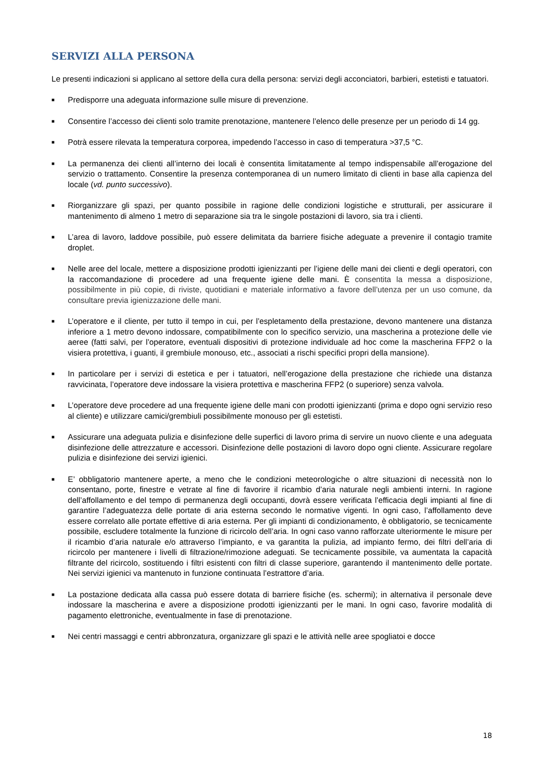SERVIZI ALLA PERSONA
Le presenti indicazioni si applicano al settore della cura della persona: servizi degli acconciatori, barbieri, estetisti e tatuatori.
■ Predisporre una adeguata informazione sulle misure di prevenzione.
■ Consentire l’accesso dei clienti solo tramite prenotazione, mantenere l’elenco delle presenze per un periodo di 14 gg.
■ Potrà essere rilevata la temperatura corporea, impedendo l’accesso in caso di temperatura >37,5 °C.
■ La permanenza dei clienti all’interno dei locali è consentita limitatamente al tempo indispensabile all’erogazione del servizio o trattamento. Consentire la presenza contemporanea di un numero limitato di clienti in base alla capienza del locale (vd. punto successivo).
■ Riorganizzare gli spazi, per quanto possibile in ragione delle condizioni logistiche e strutturali, per assicurare il mantenimento di almeno 1 metro di separazione sia tra le singole postazioni di lavoro, sia tra i clienti.
■ L’area di lavoro, laddove possibile, può essere delimitata da barriere fisiche adeguate a prevenire il contagio tramite droplet.
■ Nelle aree del locale, mettere a disposizione prodotti igienizzanti per l’igiene delle mani dei clienti e degli operatori, con la raccomandazione di procedere ad una frequente igiene delle mani. È consentita la messa a disposizione, possibilmente in più copie, di riviste, quotidiani e materiale informativo a favore dell’utenza per un uso comune, da consultare previa igienizzazione delle mani.
■ L’operatore e il cliente, per tutto il tempo in cui, per l’espletamento della prestazione, devono mantenere una distanza inferiore a 1 metro devono indossare, compatibilmente con lo specifico servizio, una mascherina a protezione delle vie aeree (fatti salvi, per l’operatore, eventuali dispositivi di protezione individuale ad hoc come la mascherina FFP2 o la visiera protettiva, i guanti, il grembiule monouso, etc., associati a rischi specifici propri della mansione).
■ In particolare per i servizi di estetica e per i tatuatori, nell’erogazione della prestazione che richiede una distanza ravvicinata, l’operatore deve indossare la visiera protettiva e mascherina FFP2 (o superiore) senza valvola.
■ L’operatore deve procedere ad una frequente igiene delle mani con prodotti igienizzanti (prima e dopo ogni servizio reso al cliente) e utilizzare camici/grembiuli possibilmente monouso per gli estetisti.
■ Assicurare una adeguata pulizia e disinfezione delle superfici di lavoro prima di servire un nuovo cliente e una adeguata disinfezione delle attrezzature e accessori. Disinfezione delle postazioni di lavoro dopo ogni cliente. Assicurare regolare pulizia e disinfezione dei servizi igienici.
■ E’ obbligatorio mantenere aperte, a meno che le condizioni meteorologiche o altre situazioni di necessità non lo consentano, porte, finestre e vetrate al fine di favorire il ricambio d’aria naturale negli ambienti interni. In ragione dell’affollamento e del tempo di permanenza degli occupanti, dovrà essere verificata l’efficacia degli impianti al fine di garantire l’adeguatezza delle portate di aria esterna secondo le normative vigenti. In ogni caso, l’affollamento deve essere correlato alle portate effettive di aria esterna. Per gli impianti di condizionamento, è obbligatorio, se tecnicamente possibile, escludere totalmente la funzione di ricircolo dell’aria. In ogni caso vanno rafforzate ulteriormente le misure per il ricambio d’aria naturale e/o attraverso l’impianto, e va garantita la pulizia, ad impianto fermo, dei filtri dell’aria di ricircolo per mantenere i livelli di filtrazione/rimozione adeguati. Se tecnicamente possibile, va aumentata la capacità filtrante del ricircolo, sostituendo i filtri esistenti con filtri di classe superiore, garantendo il mantenimento delle portate. Nei servizi igienici va mantenuto in funzione continuata l’estrattore d’aria.
■ La postazione dedicata alla cassa può essere dotata di barriere fisiche (es. schermi); in alternativa il personale deve indossare la mascherina e avere a disposizione prodotti igienizzanti per le mani. In ogni caso, favorire modalità di pagamento elettroniche, eventualmente in fase di prenotazione.
■ Nei centri massaggi e centri abbronzatura, organizzare gli spazi e le attività nelle aree spogliatoi e docce
18